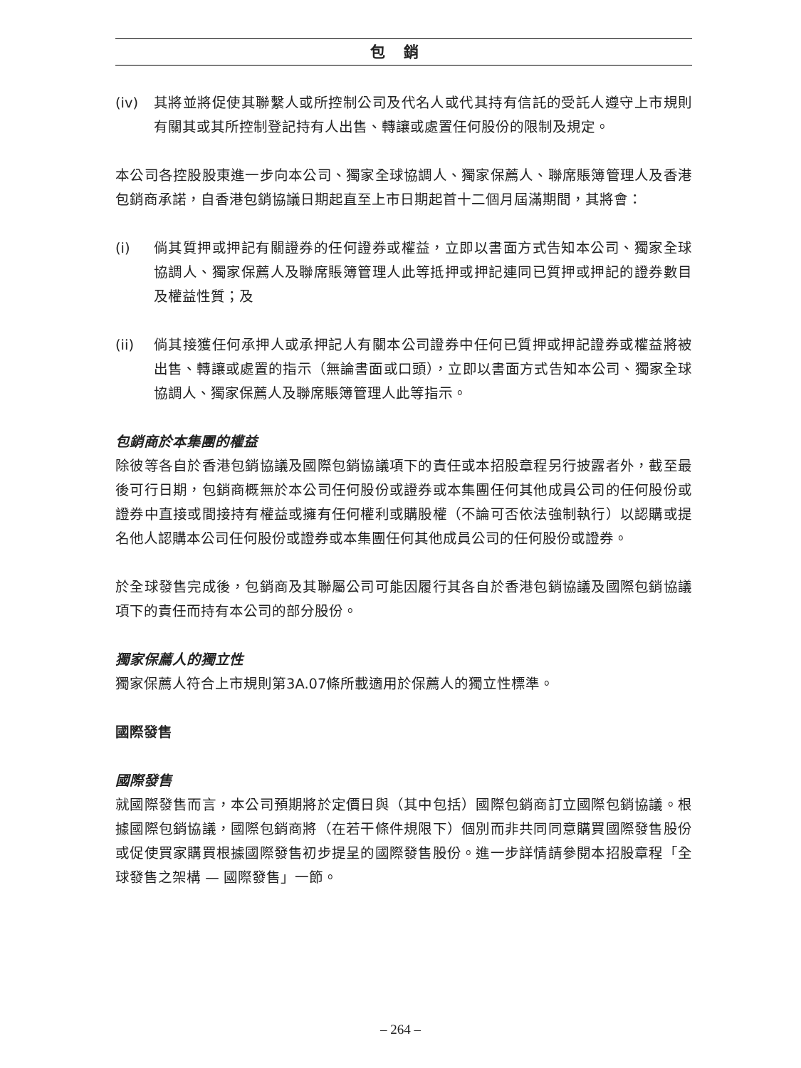包銷
(iv) 其將並將促使其聯繫人或所控制公司及代名人或代其持有信託的受託人遵守上市規則有關其或其所控制登記持有人出售、轉讓或處置任何股份的限制及規定。
本公司各控股股東進一步向本公司、獨家全球協調人、獨家保薦人、聯席賬簿管理人及香港包銷商承諾，自香港包銷協議日期起直至上市日期起首十二個月屆滿期間，其將會：
(i) 倘其質押或押記有關證券的任何證券或權益，立即以書面方式告知本公司、獨家全球協調人、獨家保薦人及聯席賬簿管理人此等抵押或押記連同已質押或押記的證券數目及權益性質；及
(ii) 倘其接獲任何承押人或承押記人有關本公司證券中任何已質押或押記證券或權益將被出售、轉讓或處置的指示（無論書面或口頭），立即以書面方式告知本公司、獨家全球協調人、獨家保薦人及聯席賬簿管理人此等指示。
包銷商於本集團的權益
除彼等各自於香港包銷協議及國際包銷協議項下的責任或本招股章程另行披露者外，截至最後可行日期，包銷商概無於本公司任何股份或證券或本集團任何其他成員公司的任何股份或證券中直接或間接持有權益或擁有任何權利或購股權（不論可否依法強制執行）以認購或提名他人認購本公司任何股份或證券或本集團任何其他成員公司的任何股份或證券。
於全球發售完成後，包銷商及其聯屬公司可能因履行其各自於香港包銷協議及國際包銷協議項下的責任而持有本公司的部分股份。
獨家保薦人的獨立性
獨家保薦人符合上市規則第3A.07條所載適用於保薦人的獨立性標準。
國際發售
國際發售
就國際發售而言，本公司預期將於定價日與（其中包括）國際包銷商訂立國際包銷協議。根據國際包銷協議，國際包銷商將（在若干條件規限下）個別而非共同同意購買國際發售股份或促使買家購買根據國際發售初步提呈的國際發售股份。進一步詳情請參閱本招股章程「全球發售之架構 — 國際發售」一節。
– 264 –